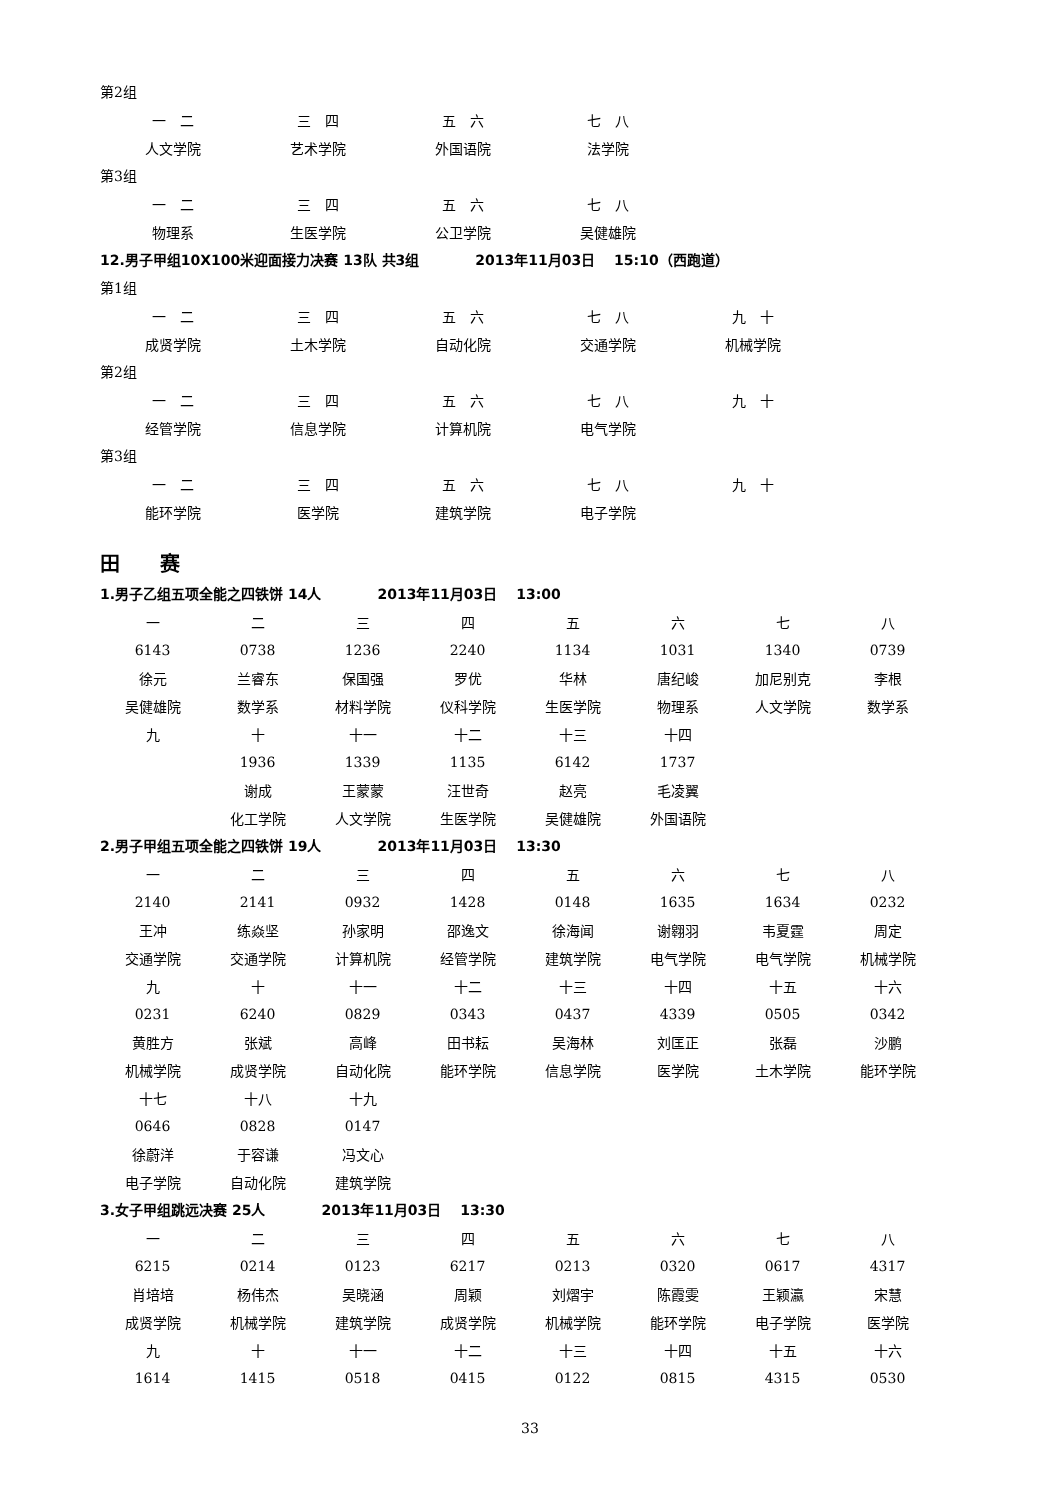第2组
| 一 二 | 三 四 | 五 六 | 七 八 |
| 人文学院 | 艺术学院 | 外国语院 | 法学院 |
第3组
| 一 二 | 三 四 | 五 六 | 七 八 |
| 物理系 | 生医学院 | 公卫学院 | 吴健雄院 |
12.男子甲组10X100米迎面接力决赛 13队 共3组　　　　2013年11月03日　 15:10（西跑道）
第1组
| 一 二 | 三 四 | 五 六 | 七 八 | 九 十 |
| 成贤学院 | 土木学院 | 自动化院 | 交通学院 | 机械学院 |
第2组
| 一 二 | 三 四 | 五 六 | 七 八 | 九 十 |
| 经管学院 | 信息学院 | 计算机院 | 电气学院 | |
第3组
| 一 二 | 三 四 | 五 六 | 七 八 | 九 十 |
| 能环学院 | 医学院 | 建筑学院 | 电子学院 | |
田　　赛
1.男子乙组五项全能之四铁饼 14人　　　　2013年11月03日　 13:00
| 一 | 二 | 三 | 四 | 五 | 六 | 七 | 八 |
| 6143 | 0738 | 1236 | 2240 | 1134 | 1031 | 1340 | 0739 |
| 徐元 | 兰睿东 | 保国强 | 罗优 | 华林 | 唐纪峻 | 加尼别克 | 李根 |
| 吴健雄院 | 数学系 | 材料学院 | 仪科学院 | 生医学院 | 物理系 | 人文学院 | 数学系 |
| 九 | 十 | 十一 | 十二 | 十三 | 十四 | | |
| | 1936 | 1339 | 1135 | 6142 | 1737 | | |
| | 谢成 | 王蒙蒙 | 汪世奇 | 赵亮 | 毛凌翼 | | |
| | 化工学院 | 人文学院 | 生医学院 | 吴健雄院 | 外国语院 | | |
2.男子甲组五项全能之四铁饼 19人　　　　2013年11月03日　 13:30
| 一 | 二 | 三 | 四 | 五 | 六 | 七 | 八 |
| 2140 | 2141 | 0932 | 1428 | 0148 | 1635 | 1634 | 0232 |
| 王冲 | 练焱坚 | 孙家明 | 邵逸文 | 徐海闻 | 谢翱羽 | 韦夏霆 | 周定 |
| 交通学院 | 交通学院 | 计算机院 | 经管学院 | 建筑学院 | 电气学院 | 电气学院 | 机械学院 |
| 九 | 十 | 十一 | 十二 | 十三 | 十四 | 十五 | 十六 |
| 0231 | 6240 | 0829 | 0343 | 0437 | 4339 | 0505 | 0342 |
| 黄胜方 | 张斌 | 高峰 | 田书耘 | 吴海林 | 刘匡正 | 张磊 | 沙鹏 |
| 机械学院 | 成贤学院 | 自动化院 | 能环学院 | 信息学院 | 医学院 | 土木学院 | 能环学院 |
| 十七 | 十八 | 十九 | | | | | |
| 0646 | 0828 | 0147 | | | | | |
| 徐蔚洋 | 于容谦 | 冯文心 | | | | | |
| 电子学院 | 自动化院 | 建筑学院 | | | | | |
3.女子甲组跳远决赛 25人　　　　2013年11月03日　 13:30
| 一 | 二 | 三 | 四 | 五 | 六 | 七 | 八 |
| 6215 | 0214 | 0123 | 6217 | 0213 | 0320 | 0617 | 4317 |
| 肖培培 | 杨伟杰 | 吴晓涵 | 周颖 | 刘熠宇 | 陈霞雯 | 王颖瀛 | 宋慧 |
| 成贤学院 | 机械学院 | 建筑学院 | 成贤学院 | 机械学院 | 能环学院 | 电子学院 | 医学院 |
| 九 | 十 | 十一 | 十二 | 十三 | 十四 | 十五 | 十六 |
| 1614 | 1415 | 0518 | 0415 | 0122 | 0815 | 4315 | 0530 |
33